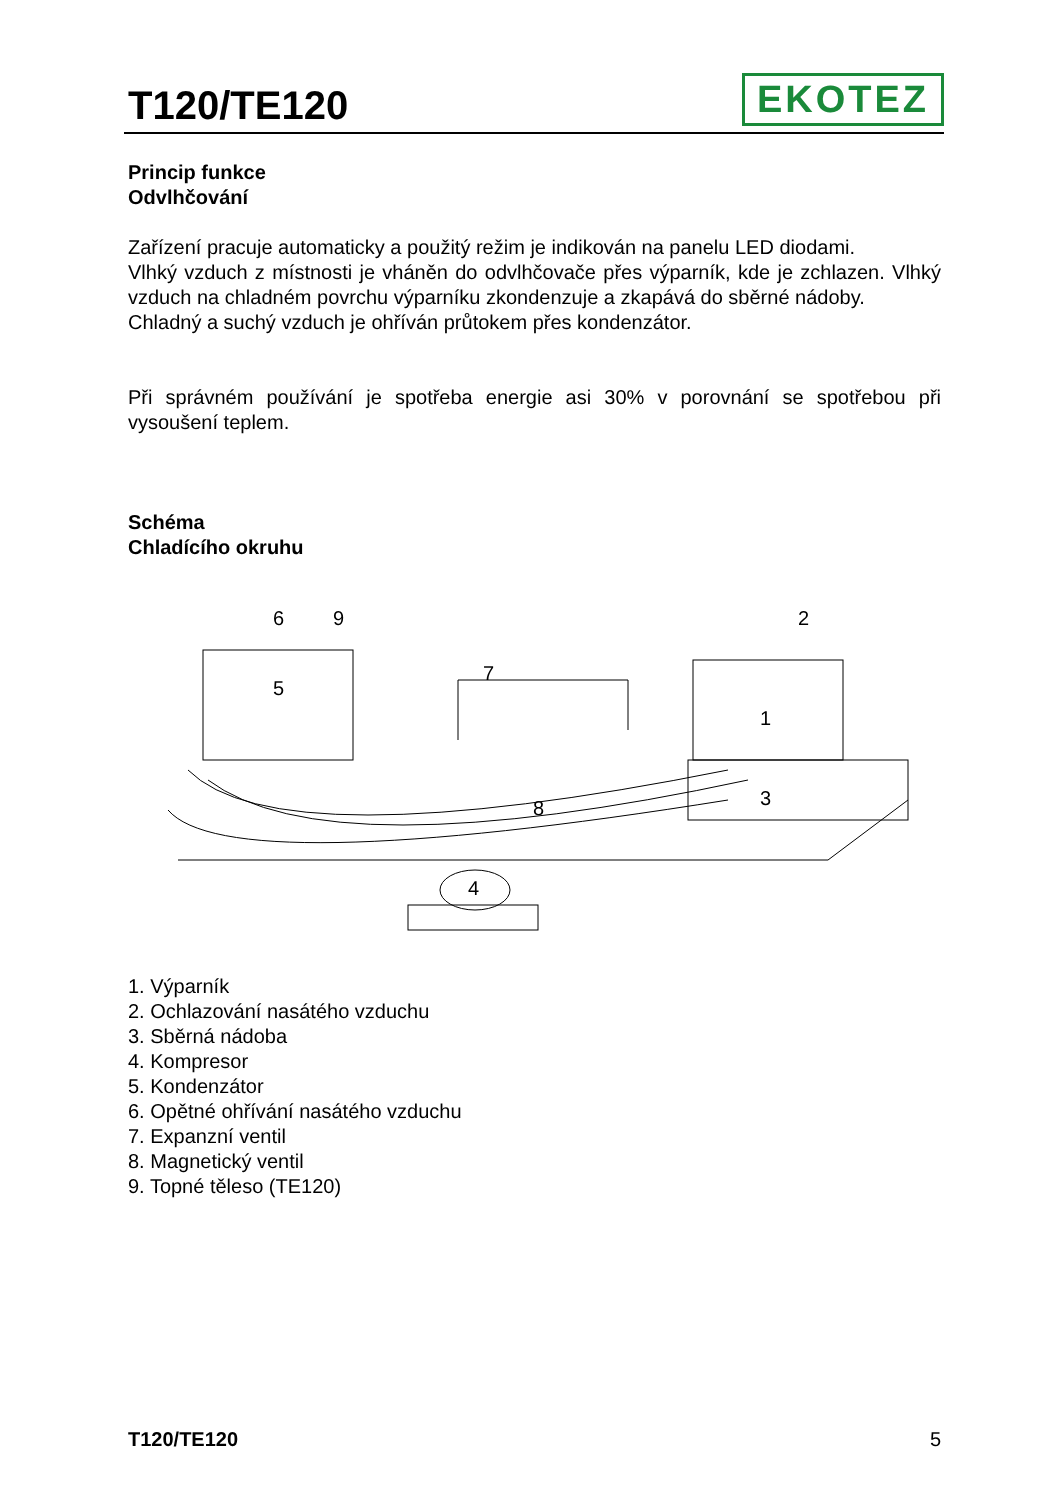T120/TE120
EKOTEZ
Princip funkce
Odvlhčování
Zařízení pracuje automaticky a použitý režim je indikován na panelu LED diodami.
Vlhký vzduch z místnosti je vháněn do odvlhčovače přes výparník, kde je zchlazen. Vlhký vzduch na chladném povrchu výparníku zkondenzuje a zkapává do sběrné nádoby.
Chladný a suchý vzduch je ohříván průtokem přes kondenzátor.
Při správném používání je spotřeba energie asi 30% v porovnání se spotřebou při vysoušení teplem.
Schéma
Chladícího okruhu
6
9
2
7
5
1
8
3
4
1. Výparník
2. Ochlazování nasátého vzduchu
3. Sběrná nádoba
4. Kompresor
5. Kondenzátor
6. Opětné ohřívání nasátého vzduchu
7. Expanzní ventil
8. Magnetický ventil
9. Topné těleso (TE120)
T120/TE120 5